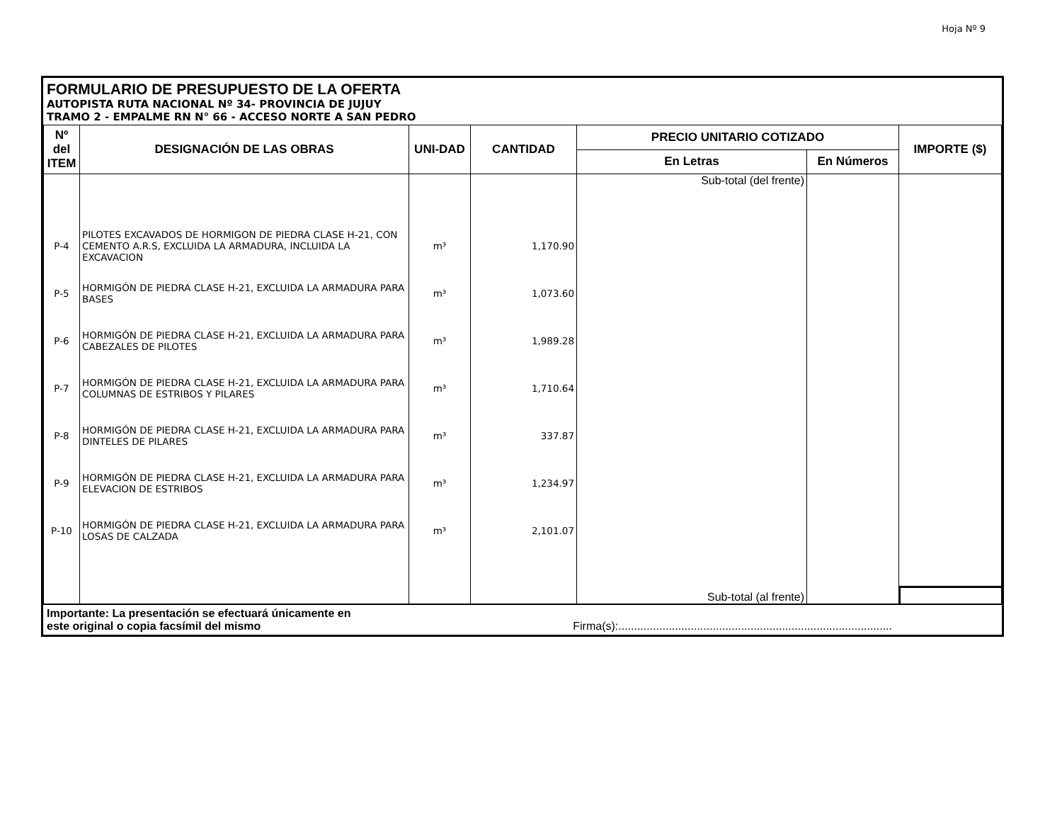Hoja Nº 9
FORMULARIO DE PRESUPUESTO DE LA OFERTA
AUTOPISTA RUTA NACIONAL Nº 34- PROVINCIA DE JUJUY
TRAMO 2 - EMPALME RN N° 66 - ACCESO NORTE A SAN PEDRO
| Nº del ITEM | DESIGNACIÓN DE LAS OBRAS | UNI-DAD | CANTIDAD | PRECIO UNITARIO COTIZADO | | IMPORTE ($) |
| --- | --- | --- | --- | --- | --- | --- |
| | | | | En Letras | En Números | |
| | | | | Sub-total (del frente) | | |
| P-4 | PILOTES EXCAVADOS DE HORMIGON DE PIEDRA CLASE H-21, CON CEMENTO A.R.S, EXCLUIDA LA ARMADURA, INCLUIDA LA EXCAVACION | m³ | 1,170.90 | | | |
| P-5 | HORMIGÓN DE PIEDRA CLASE H-21, EXCLUIDA LA ARMADURA PARA BASES | m³ | 1,073.60 | | | |
| P-6 | HORMIGÓN DE PIEDRA CLASE H-21, EXCLUIDA LA ARMADURA PARA CABEZALES DE PILOTES | m³ | 1,989.28 | | | |
| P-7 | HORMIGÓN DE PIEDRA CLASE H-21, EXCLUIDA LA ARMADURA PARA COLUMNAS DE ESTRIBOS Y PILARES | m³ | 1,710.64 | | | |
| P-8 | HORMIGÓN DE PIEDRA CLASE H-21, EXCLUIDA LA ARMADURA PARA DINTELES DE PILARES | m³ | 337.87 | | | |
| P-9 | HORMIGÓN DE PIEDRA CLASE H-21, EXCLUIDA LA ARMADURA PARA ELEVACION DE ESTRIBOS | m³ | 1,234.97 | | | |
| P-10 | HORMIGÓN DE PIEDRA CLASE H-21, EXCLUIDA LA ARMADURA PARA LOSAS DE CALZADA | m³ | 2,101.07 | | | |
| | | | | Sub-total (al frente) | | |
Importante: La presentación se efectuará únicamente en
este original o copia facsímil del mismo Firma(s):.......................................................................................